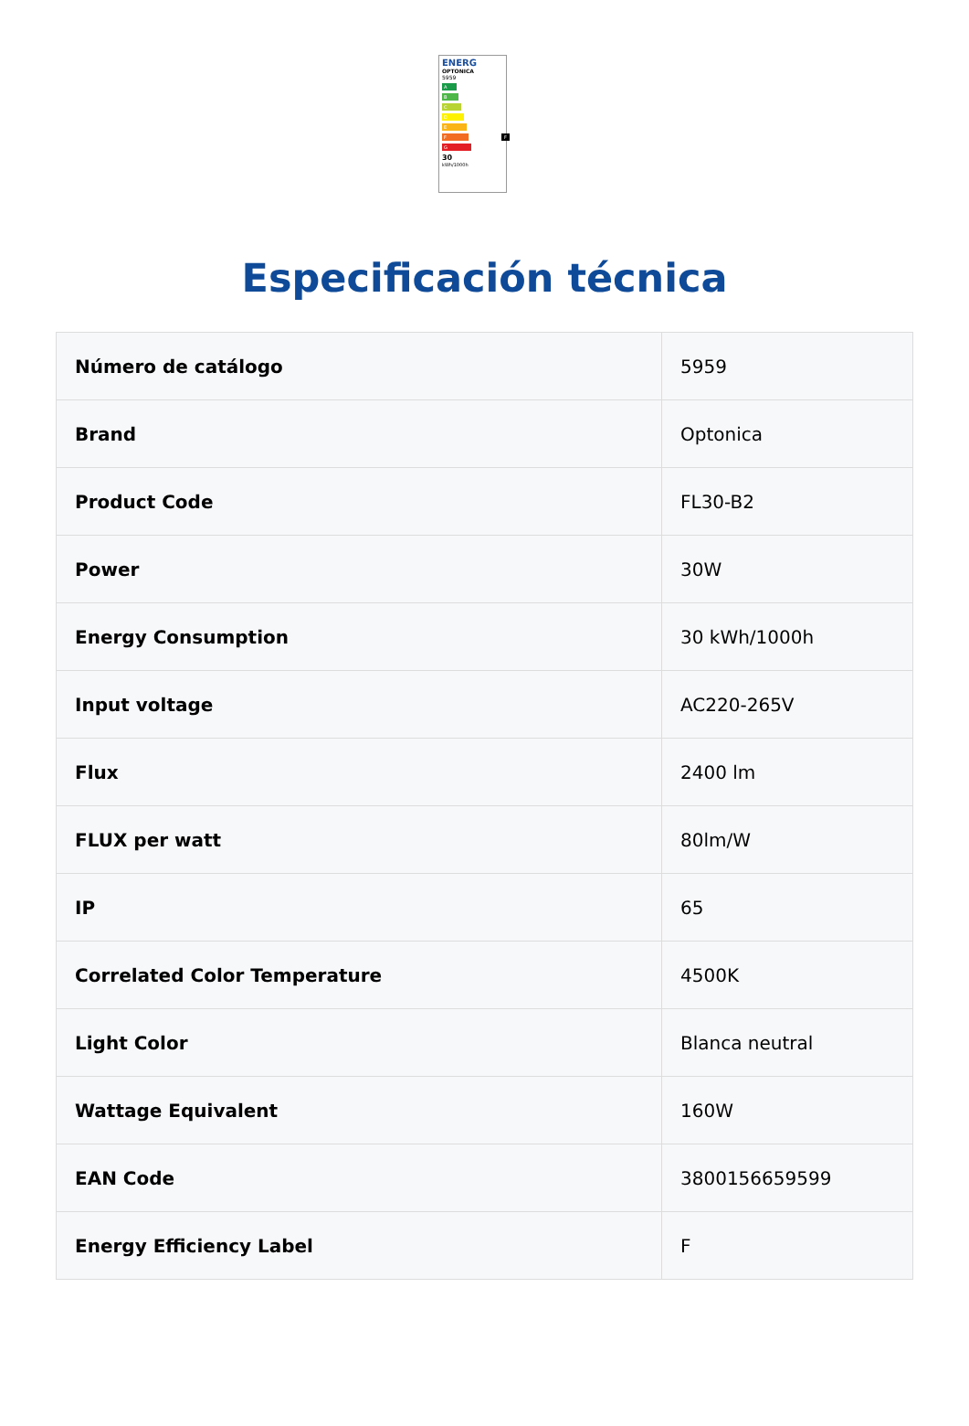ENERG
OPTONICA
5959
A
B
C
D
E
F F
G
30
kWh/1000h
Especificación técnica
| Número de catálogo | 5959 |
| Brand | Optonica |
| Product Code | FL30-B2 |
| Power | 30W |
| Energy Consumption | 30 kWh/1000h |
| Input voltage | AC220-265V |
| Flux | 2400 lm |
| FLUX per watt | 80lm/W |
| IP | 65 |
| Correlated Color Temperature | 4500K |
| Light Color | Blanca neutral |
| Wattage Equivalent | 160W |
| EAN Code | 3800156659599 |
| Energy Efficiency Label | F |